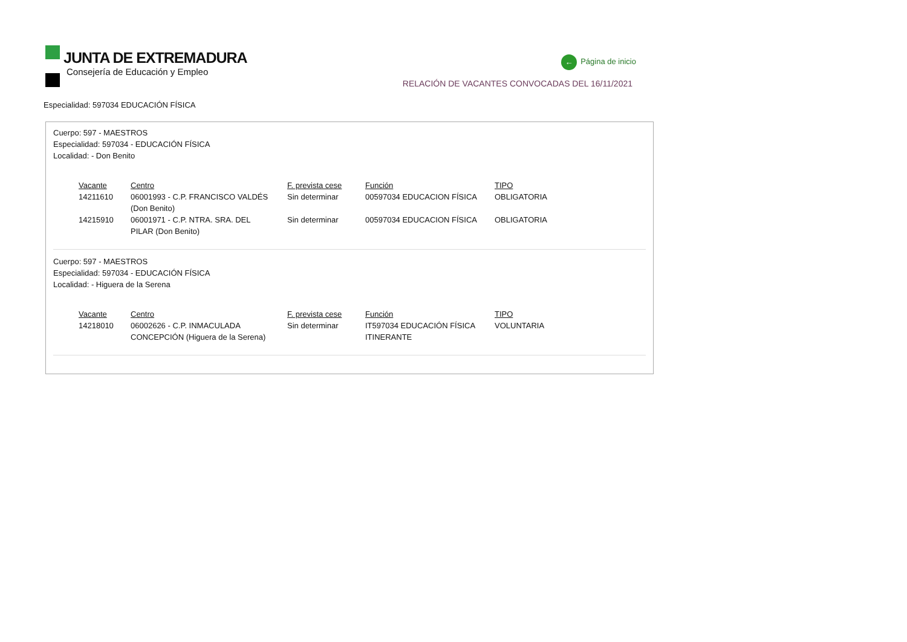JUNTA DE EXTREMADURA
Consejería de Educación y Empleo
← Página de inicio
RELACIÓN DE VACANTES CONVOCADAS DEL 16/11/2021
Especialidad: 597034 EDUCACIÓN FÍSICA
Cuerpo: 597 - MAESTROS
Especialidad: 597034 - EDUCACIÓN FÍSICA
Localidad: - Don Benito
| Vacante | Centro | F. prevista cese | Función | TIPO |
| --- | --- | --- | --- | --- |
| 14211610 | 06001993 - C.P. FRANCISCO VALDÉS (Don Benito) | Sin determinar | 00597034 EDUCACION FÍSICA | OBLIGATORIA |
| 14215910 | 06001971 - C.P. NTRA. SRA. DEL PILAR (Don Benito) | Sin determinar | 00597034 EDUCACION FÍSICA | OBLIGATORIA |
Cuerpo: 597 - MAESTROS
Especialidad: 597034 - EDUCACIÓN FÍSICA
Localidad: - Higuera de la Serena
| Vacante | Centro | F. prevista cese | Función | TIPO |
| --- | --- | --- | --- | --- |
| 14218010 | 06002626 - C.P. INMACULADA CONCEPCIÓN (Higuera de la Serena) | Sin determinar | IT597034 EDUCACIÓN FÍSICA ITINERANTE | VOLUNTARIA |